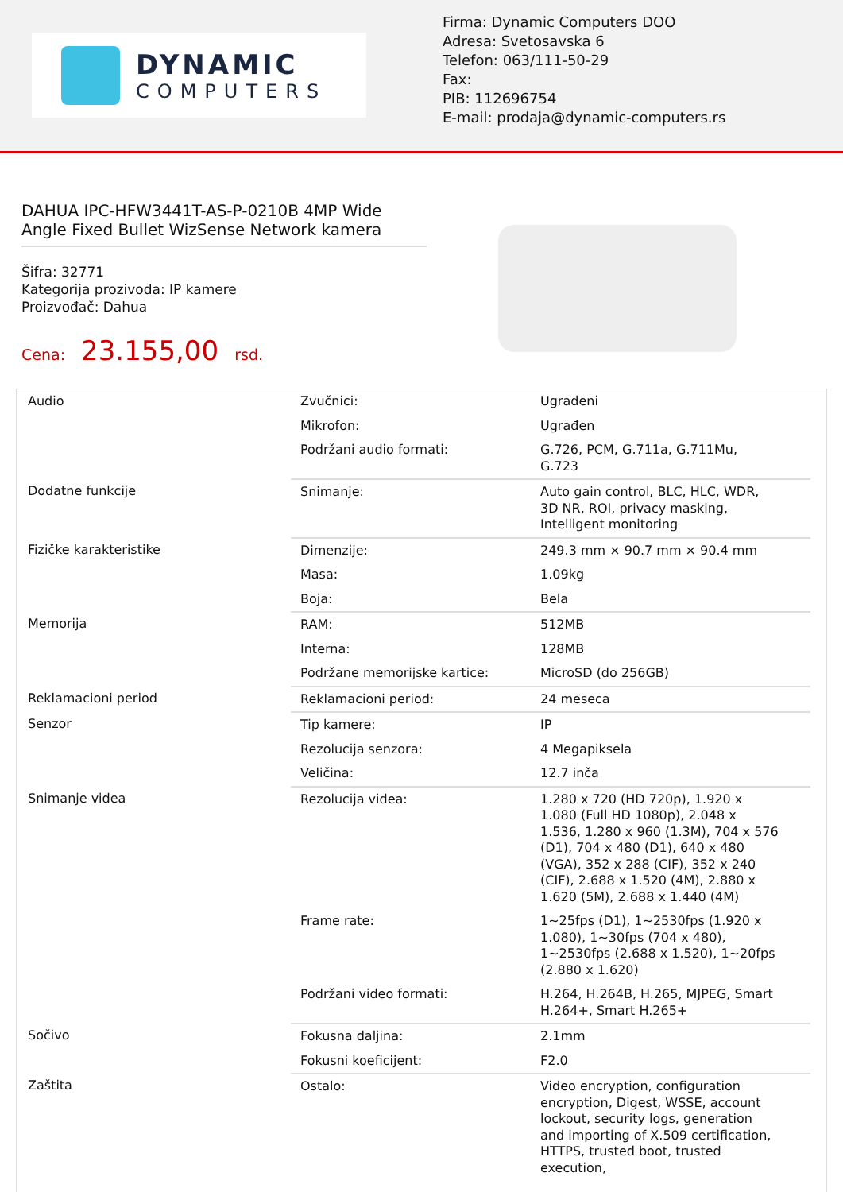DYNAMIC
COMPUTERS
Firma: Dynamic Computers DOO
Adresa: Svetosavska 6
Telefon: 063/111-50-29
Fax:
PIB: 112696754
E-mail: prodaja@dynamic-computers.rs
DAHUA IPC-HFW3441T-AS-P-0210B 4MP Wide Angle Fixed Bullet WizSense Network kamera
Šifra: 32771
Kategorija prozivoda: IP kamere
Proizvođač: Dahua
Cena: 23.155,00 rsd.
| Audio | Zvučnici: | Ugrađeni |
| | Mikrofon: | Ugrađen |
| | Podržani audio formati: | G.726, PCM, G.711a, G.711Mu, G.723 |
| Dodatne funkcije | Snimanje: | Auto gain control, BLC, HLC, WDR, 3D NR, ROI, privacy masking, Intelligent monitoring |
| Fizičke karakteristike | Dimenzije: | 249.3 mm × 90.7 mm × 90.4 mm |
| | Masa: | 1.09kg |
| | Boja: | Bela |
| Memorija | RAM: | 512MB |
| | Interna: | 128MB |
| | Podržane memorijske kartice: | MicroSD (do 256GB) |
| Reklamacioni period | Reklamacioni period: | 24 meseca |
| Senzor | Tip kamere: | IP |
| | Rezolucija senzora: | 4 Megapiksela |
| | Veličina: | 12.7 inča |
| Snimanje videa | Rezolucija videa: | 1.280 x 720 (HD 720p), 1.920 x 1.080 (Full HD 1080p), 2.048 x 1.536, 1.280 x 960 (1.3M), 704 x 576 (D1), 704 x 480 (D1), 640 x 480 (VGA), 352 x 288 (CIF), 352 x 240 (CIF), 2.688 x 1.520 (4M), 2.880 x 1.620 (5M), 2.688 x 1.440 (4M) |
| | Frame rate: | 1~25fps (D1), 1~2530fps (1.920 x 1.080), 1~30fps (704 x 480), 1~2530fps (2.688 x 1.520), 1~20fps (2.880 x 1.620) |
| | Podržani video formati: | H.264, H.264B, H.265, MJPEG, Smart H.264+, Smart H.265+ |
| Sočivo | Fokusna daljina: | 2.1mm |
| | Fokusni koeficijent: | F2.0 |
| Zaštita | Ostalo: | Video encryption, configuration encryption, Digest, WSSE, account lockout, security logs, generation and importing of X.509 certification, HTTPS, trusted boot, trusted execution, |